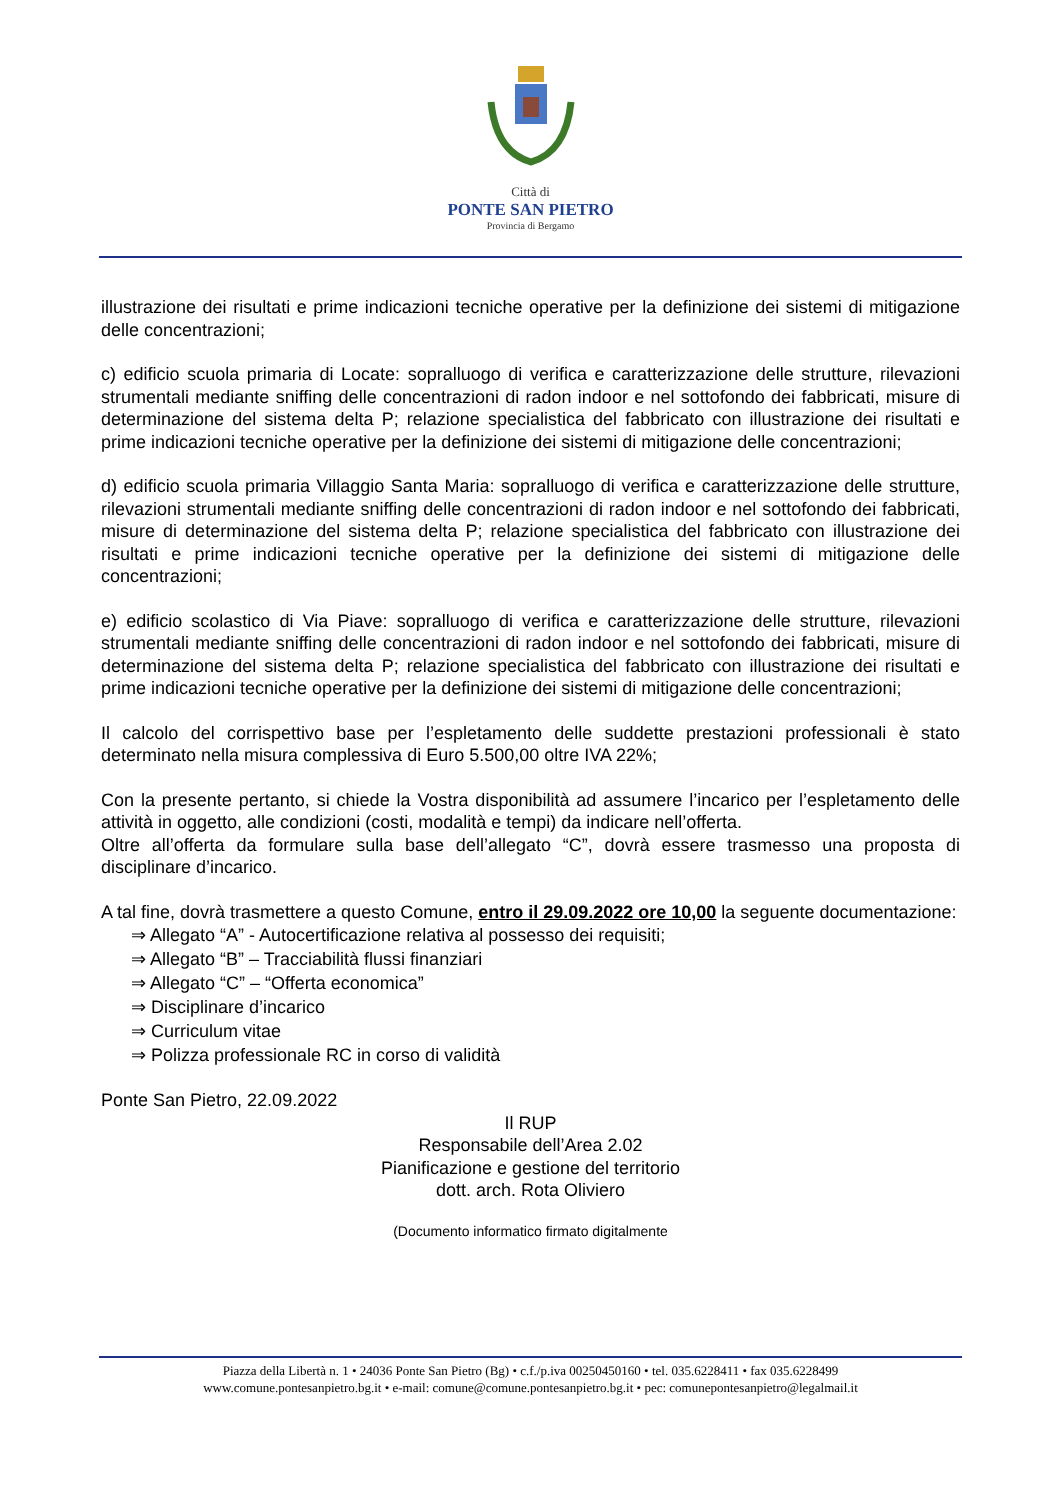Città di
PONTE SAN PIETRO
Provincia di Bergamo
illustrazione dei risultati e prime indicazioni tecniche operative per la definizione dei sistemi di mitigazione delle concentrazioni;
c) edificio scuola primaria di Locate: sopralluogo di verifica e caratterizzazione delle strutture, rilevazioni strumentali mediante sniffing delle concentrazioni di radon indoor e nel sottofondo dei fabbricati, misure di determinazione del sistema delta P; relazione specialistica del fabbricato con illustrazione dei risultati e prime indicazioni tecniche operative per la definizione dei sistemi di mitigazione delle concentrazioni;
d) edificio scuola primaria Villaggio Santa Maria: sopralluogo di verifica e caratterizzazione delle strutture, rilevazioni strumentali mediante sniffing delle concentrazioni di radon indoor e nel sottofondo dei fabbricati, misure di determinazione del sistema delta P; relazione specialistica del fabbricato con illustrazione dei risultati e prime indicazioni tecniche operative per la definizione dei sistemi di mitigazione delle concentrazioni;
e) edificio scolastico di Via Piave: sopralluogo di verifica e caratterizzazione delle strutture, rilevazioni strumentali mediante sniffing delle concentrazioni di radon indoor e nel sottofondo dei fabbricati, misure di determinazione del sistema delta P; relazione specialistica del fabbricato con illustrazione dei risultati e prime indicazioni tecniche operative per la definizione dei sistemi di mitigazione delle concentrazioni;
Il calcolo del corrispettivo base per l’espletamento delle suddette prestazioni professionali è stato determinato nella misura complessiva di Euro 5.500,00 oltre IVA 22%;
Con la presente pertanto, si chiede la Vostra disponibilità ad assumere l’incarico per l’espletamento delle attività in oggetto, alle condizioni (costi, modalità e tempi) da indicare nell’offerta.
Oltre all’offerta da formulare sulla base dell’allegato “C”, dovrà essere trasmesso una proposta di disciplinare d’incarico.
A tal fine, dovrà trasmettere a questo Comune, entro il 29.09.2022 ore 10,00 la seguente documentazione:
⇒ Allegato “A” - Autocertificazione relativa al possesso dei requisiti;
⇒ Allegato “B” – Tracciabilità flussi finanziari
⇒ Allegato “C” – “Offerta economica”
⇒ Disciplinare d’incarico
⇒ Curriculum vitae
⇒ Polizza professionale RC in corso di validità
Ponte San Pietro, 22.09.2022
Il RUP
Responsabile dell’Area 2.02
Pianificazione e gestione del territorio
dott. arch. Rota Oliviero
(Documento informatico firmato digitalmente
Piazza della Libertà n. 1 • 24036 Ponte San Pietro (Bg) • c.f./p.iva 00250450160 • tel. 035.6228411 • fax 035.6228499
www.comune.pontesanpietro.bg.it • e-mail: comune@comune.pontesanpietro.bg.it • pec: comunepontesanpietro@legalmail.it